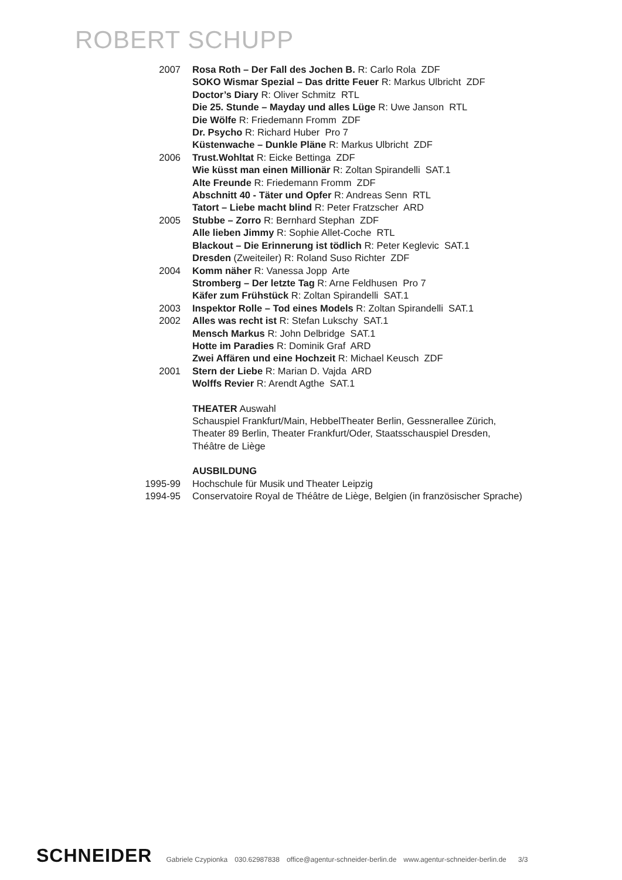ROBERT SCHUPP
| 2007 | Rosa Roth – Der Fall des Jochen B. R: Carlo Rola ZDF |
| | SOKO Wismar Spezial – Das dritte Feuer R: Markus Ulbricht ZDF |
| | Doctor’s Diary R: Oliver Schmitz RTL |
| | Die 25. Stunde – Mayday und alles Lüge R: Uwe Janson RTL |
| | Die Wölfe R: Friedemann Fromm ZDF |
| | Dr. Psycho R: Richard Huber Pro 7 |
| | Küstenwache – Dunkle Pläne R: Markus Ulbricht ZDF |
| 2006 | Trust.Wohltat R: Eicke Bettinga ZDF |
| | Wie küsst man einen Millionär R: Zoltan Spirandelli SAT.1 |
| | Alte Freunde R: Friedemann Fromm ZDF |
| | Abschnitt 40 - Täter und Opfer R: Andreas Senn RTL |
| | Tatort – Liebe macht blind R: Peter Fratzscher ARD |
| 2005 | Stubbe – Zorro R: Bernhard Stephan ZDF |
| | Alle lieben Jimmy R: Sophie Allet-Coche RTL |
| | Blackout – Die Erinnerung ist tödlich R: Peter Keglevic SAT.1 |
| | Dresden (Zweiteiler) R: Roland Suso Richter ZDF |
| 2004 | Komm näher R: Vanessa Jopp Arte |
| | Stromberg – Der letzte Tag R: Arne Feldhusen Pro 7 |
| | Käfer zum Frühstück R: Zoltan Spirandelli SAT.1 |
| 2003 | Inspektor Rolle – Tod eines Models R: Zoltan Spirandelli SAT.1 |
| 2002 | Alles was recht ist R: Stefan Lukschy SAT.1 |
| | Mensch Markus R: John Delbridge SAT.1 |
| | Hotte im Paradies R: Dominik Graf ARD |
| | Zwei Affären und eine Hochzeit R: Michael Keusch ZDF |
| 2001 | Stern der Liebe R: Marian D. Vajda ARD |
| | Wolffs Revier R: Arendt Agthe SAT.1 |
| | THEATER Auswahl |
| | Schauspiel Frankfurt/Main, HebbelTheater Berlin, Gessnerallee Zürich, Theater 89 Berlin, Theater Frankfurt/Oder, Staatsschauspiel Dresden, Théâtre de Liège |
| | AUSBILDUNG |
| 1995-99 | Hochschule für Musik und Theater Leipzig |
| 1994-95 | Conservatoire Royal de Théâtre de Liège, Belgien (in französischer Sprache) |
SCHNEIDER
Gabriele Czypionka 030.62987838 office@agentur-schneider-berlin.de www.agentur-schneider-berlin.de 3/3